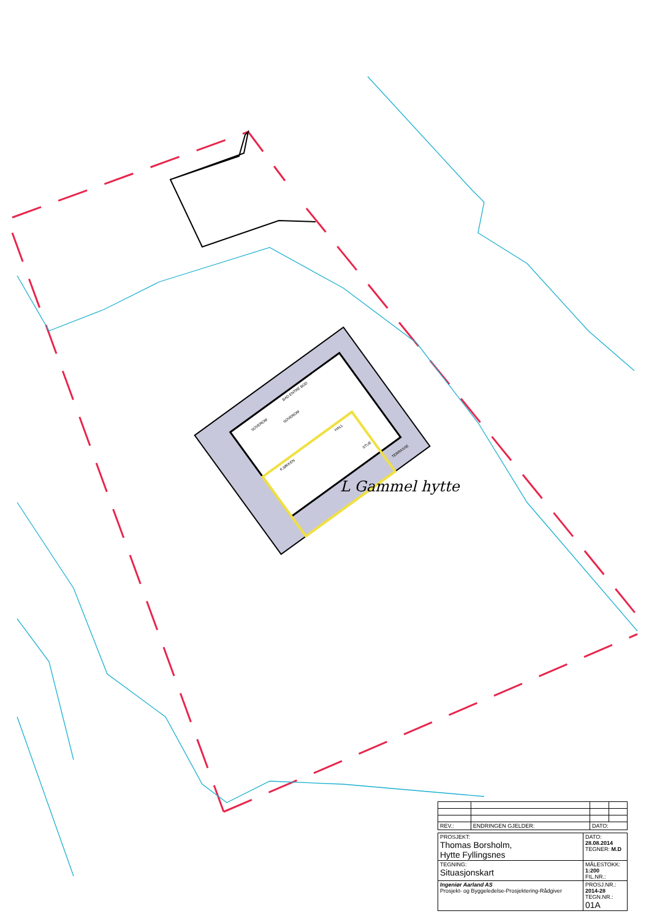SOVEROM
HALL
STUE
TERRASSE
KJØKKEN
SOVEROM
BAD ENTRE BOD
L Gammel hytte
| REV.: | ENDRINGEN GJELDER: | DATO: | |
| PROSJEKT: Thomas Borsholm, Hytte Fyllingsnes | DATO: 28.08.2014 TEGNER: M.D |
| TEGNING: Situasjonskart | MÅLESTOKK: 1:200 FIL.NR.: |
| Ingeniør Aarland AS Prosjekt- og Byggeledelse-Prosjektering-Rådgiver | PROSJ.NR.: 2014-28 TEGN.NR.: 01A |